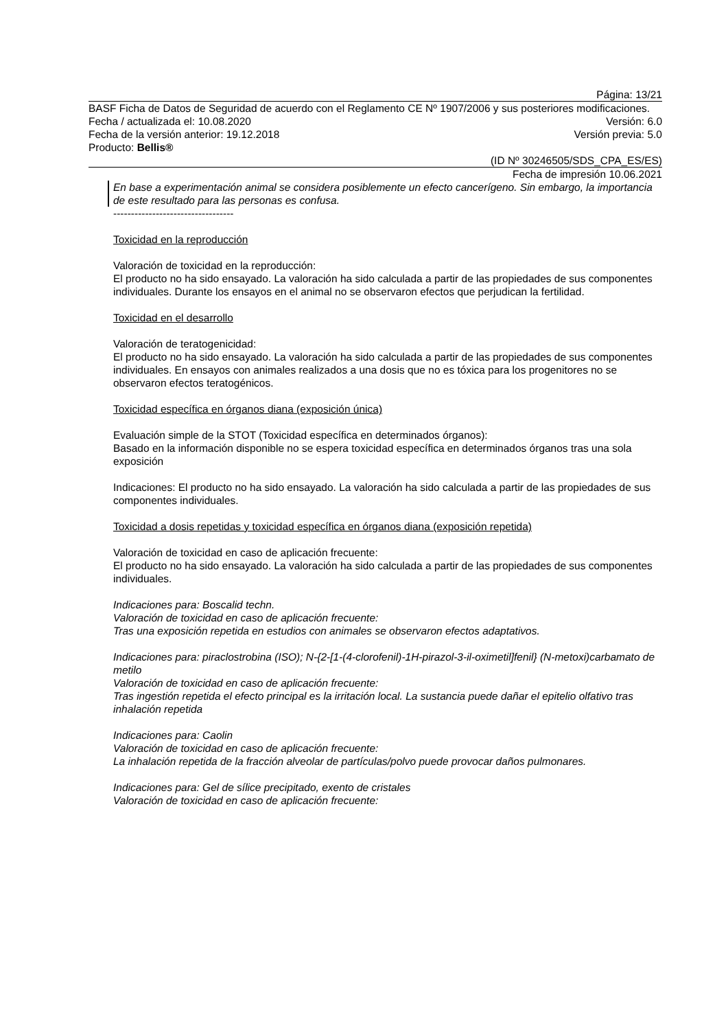Página: 13/21
BASF Ficha de Datos de Seguridad de acuerdo con el Reglamento CE Nº 1907/2006 y sus posteriores modificaciones.
Fecha / actualizada el: 10.08.2020 Versión: 6.0
Fecha de la versión anterior: 19.12.2018 Versión previa: 5.0
Producto: Bellis®
(ID Nº 30246505/SDS_CPA_ES/ES)
Fecha de impresión 10.06.2021
En base a experimentación animal se considera posiblemente un efecto cancerígeno. Sin embargo, la importancia de este resultado para las personas es confusa.
----------------------------------
Toxicidad en la reproducción
Valoración de toxicidad en la reproducción:
El producto no ha sido ensayado. La valoración ha sido calculada a partir de las propiedades de sus componentes individuales. Durante los ensayos en el animal no se observaron efectos que perjudican la fertilidad.
Toxicidad en el desarrollo
Valoración de teratogenicidad:
El producto no ha sido ensayado. La valoración ha sido calculada a partir de las propiedades de sus componentes individuales. En ensayos con animales realizados a una dosis que no es tóxica para los progenitores no se observaron efectos teratogénicos.
Toxicidad específica en órganos diana (exposición única)
Evaluación simple de la STOT (Toxicidad específica en determinados órganos):
Basado en la información disponible no se espera toxicidad específica en determinados órganos tras una sola exposición
Indicaciones: El producto no ha sido ensayado. La valoración ha sido calculada a partir de las propiedades de sus componentes individuales.
Toxicidad a dosis repetidas y toxicidad específica en órganos diana (exposición repetida)
Valoración de toxicidad en caso de aplicación frecuente:
El producto no ha sido ensayado. La valoración ha sido calculada a partir de las propiedades de sus componentes individuales.
Indicaciones para: Boscalid techn.
Valoración de toxicidad en caso de aplicación frecuente:
Tras una exposición repetida en estudios con animales se observaron efectos adaptativos.
Indicaciones para: piraclostrobina (ISO); N-{2-[1-(4-clorofenil)-1H-pirazol-3-il-oximetil]fenil} (N-metoxi)carbamato de metilo
Valoración de toxicidad en caso de aplicación frecuente:
Tras ingestión repetida el efecto principal es la irritación local. La sustancia puede dañar el epitelio olfativo tras inhalación repetida
Indicaciones para: Caolin
Valoración de toxicidad en caso de aplicación frecuente:
La inhalación repetida de la fracción alveolar de partículas/polvo puede provocar daños pulmonares.
Indicaciones para: Gel de sílice precipitado, exento de cristales
Valoración de toxicidad en caso de aplicación frecuente: